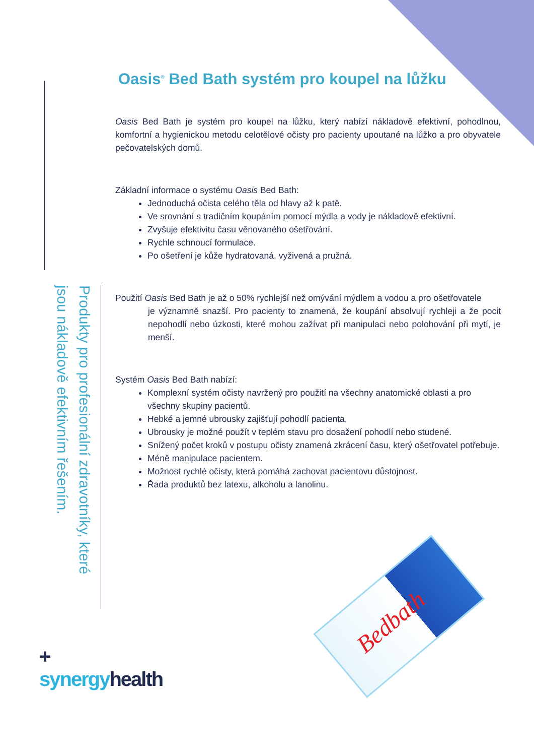Produkty pro profesionální zdravotníky, které jsou nákladově efektivním řešením.
Oasis<sup>®</sup> Bed Bath systém pro koupel na lůžku
Oasis Bed Bath je systém pro koupel na lůžku, který nabízí nákladově efektivní, pohodlnou, komfortní a hygienickou metodu celotělové očisty pro pacienty upoutané na lůžko a pro obyvatele pečovatelských domů.
Základní informace o systému Oasis Bed Bath:
Jednoduchá očista celého těla od hlavy až k patě.
Ve srovnání s tradičním koupáním pomocí mýdla a vody je nákladově efektivní.
Zvyšuje efektivitu času věnovaného ošetřování.
Rychle schnoucí formulace.
Po ošetření je kůže hydratovaná, vyživená a pružná.
Použití Oasis Bed Bath je až o 50% rychlejší než omývání mýdlem a vodou a pro ošetřovatele
je významně snazší. Pro pacienty to znamená, že koupání absolvují rychleji a že pocit nepohodlí nebo úzkosti, které mohou zažívat při manipulaci nebo polohování při mytí, je menší.
Systém Oasis Bed Bath nabízí:
Komplexní systém očisty navržený pro použití na všechny anatomické oblasti a pro všechny skupiny pacientů.
Hebké a jemné ubrousky zajišťují pohodlí pacienta.
Ubrousky je možné použít v teplém stavu pro dosažení pohodlí nebo studené.
Snížený počet kroků v postupu očisty znamená zkrácení času, který ošetřovatel potřebuje.
Méně manipulace pacientem.
Možnost rychlé očisty, která pomáhá zachovat pacientovu důstojnost.
Řada produktů bez latexu, alkoholu a lanolinu.
+
synergy health
Bedbath